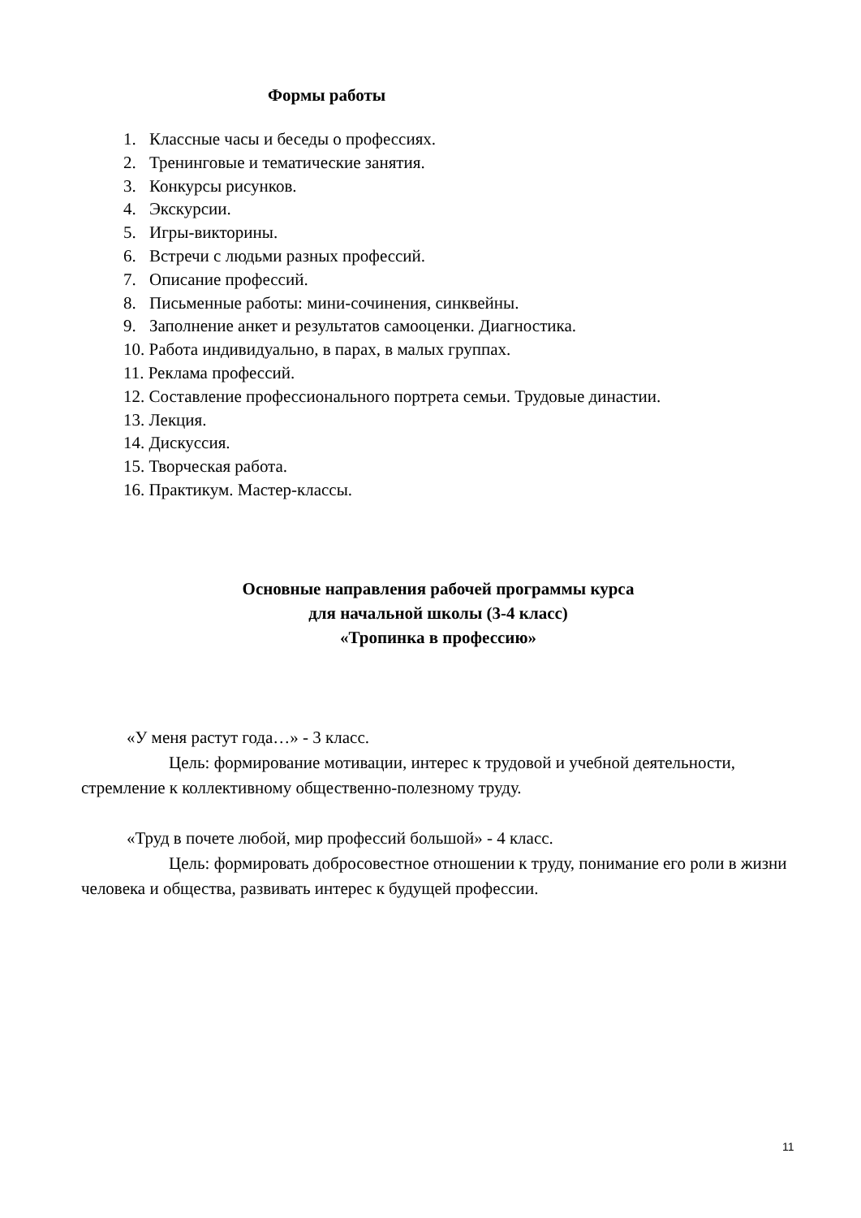Формы работы
1. Классные часы и беседы о профессиях.
2. Тренинговые и тематические занятия.
3. Конкурсы рисунков.
4. Экскурсии.
5. Игры-викторины.
6. Встречи с людьми разных профессий.
7. Описание профессий.
8. Письменные работы: мини-сочинения, синквейны.
9. Заполнение анкет и результатов самооценки. Диагностика.
10. Работа индивидуально, в парах, в малых группах.
11. Реклама профессий.
12. Составление профессионального портрета семьи. Трудовые династии.
13. Лекция.
14. Дискуссия.
15. Творческая работа.
16. Практикум. Мастер-классы.
Основные направления рабочей программы курса
для начальной школы (3-4 класс)
«Тропинка в профессию»
«У меня растут года…» - 3 класс.
Цель: формирование мотивации, интерес к трудовой и учебной деятельности, стремление к коллективному общественно-полезному труду.
«Труд в почете любой, мир профессий большой» - 4 класс.
Цель: формировать добросовестное отношении к труду, понимание его роли в жизни человека и общества, развивать интерес к будущей профессии.
11